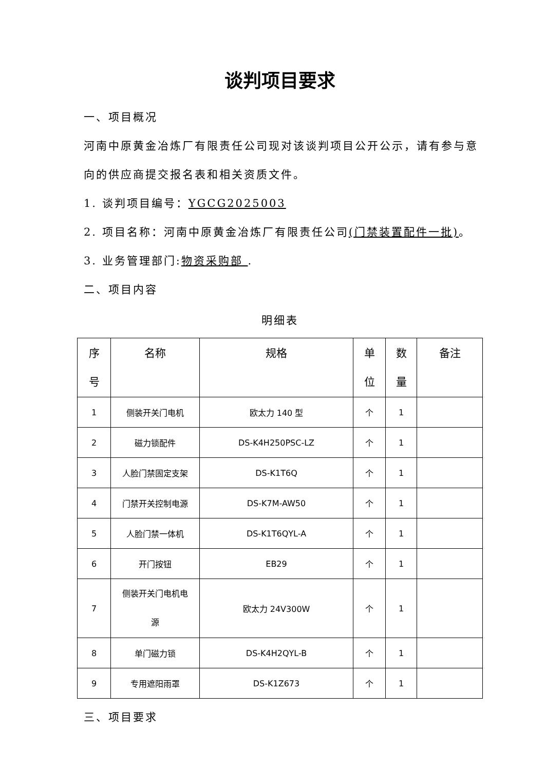谈判项目要求
一、项目概况
河南中原黄金冶炼厂有限责任公司现对该谈判项目公开公示，请有参与意向的供应商提交报名表和相关资质文件。
1. 谈判项目编号：YGCG2025003
2. 项目名称：河南中原黄金冶炼厂有限责任公司(门禁装置配件一批)。
3. 业务管理部门:物资采购部 .
二、项目内容
明细表
| 序 号 | 名称 | 规格 | 单 位 | 数 量 | 备注 |
| --- | --- | --- | --- | --- | --- |
| 1 | 侧装开关门电机 | 欧太力 140 型 | 个 | 1 | |
| 2 | 磁力锁配件 | DS-K4H250PSC-LZ | 个 | 1 | |
| 3 | 人脸门禁固定支架 | DS-K1T6Q | 个 | 1 | |
| 4 | 门禁开关控制电源 | DS-K7M-AW50 | 个 | 1 | |
| 5 | 人脸门禁一体机 | DS-K1T6QYL-A | 个 | 1 | |
| 6 | 开门按钮 | EB29 | 个 | 1 | |
| 7 | 侧装开关门电机电 源 | 欧太力 24V300W | 个 | 1 | |
| 8 | 单门磁力锁 | DS-K4H2QYL-B | 个 | 1 | |
| 9 | 专用遮阳雨罩 | DS-K1Z673 | 个 | 1 | |
三、项目要求